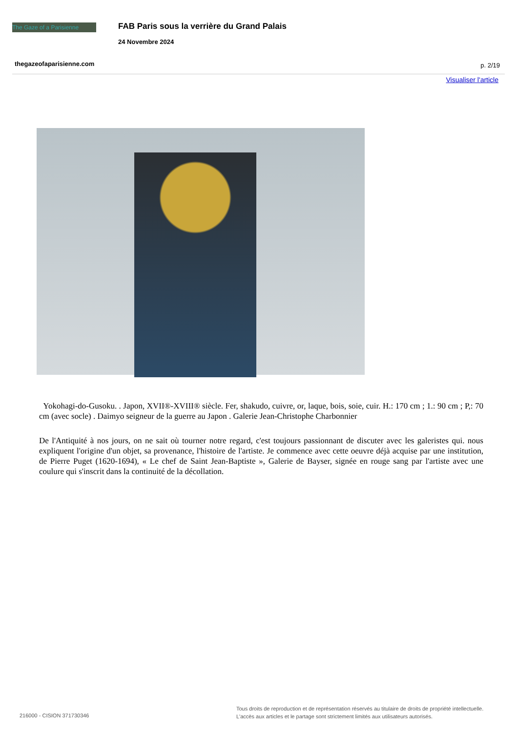The Gaze of a Parisienne
FAB Paris sous la verrière du Grand Palais
24 Novembre 2024
thegazeofaparisienne.com p. 2/19
Visualiser l'article
Yokohagi-do-Gusoku. . Japon, XVII®-XVIII® siècle. Fer, shakudo, cuivre, or, laque, bois, soie, cuir. H.: 170 cm ; 1.: 90 cm ; P,: 70 cm (avec socle) . Daimyo seigneur de la guerre au Japon . Galerie Jean-Christophe Charbonnier
De l'Antiquité à nos jours, on ne sait où tourner notre regard, c'est toujours passionnant de discuter avec les galeristes qui. nous expliquent l'origine d'un objet, sa provenance, l'histoire de l'artiste. Je commence avec cette oeuvre déjà acquise par une institution, de Pierre Puget (1620-1694), « Le chef de Saint Jean-Baptiste », Galerie de Bayser, signée en rouge sang par l'artiste avec une coulure qui s'inscrit dans la continuité de la décollation.
216000 - CISION 371730346
Tous droits de reproduction et de représentation réservés au titulaire de droits de propriété intellectuelle.
L'accès aux articles et le partage sont strictement limités aux utilisateurs autorisés.